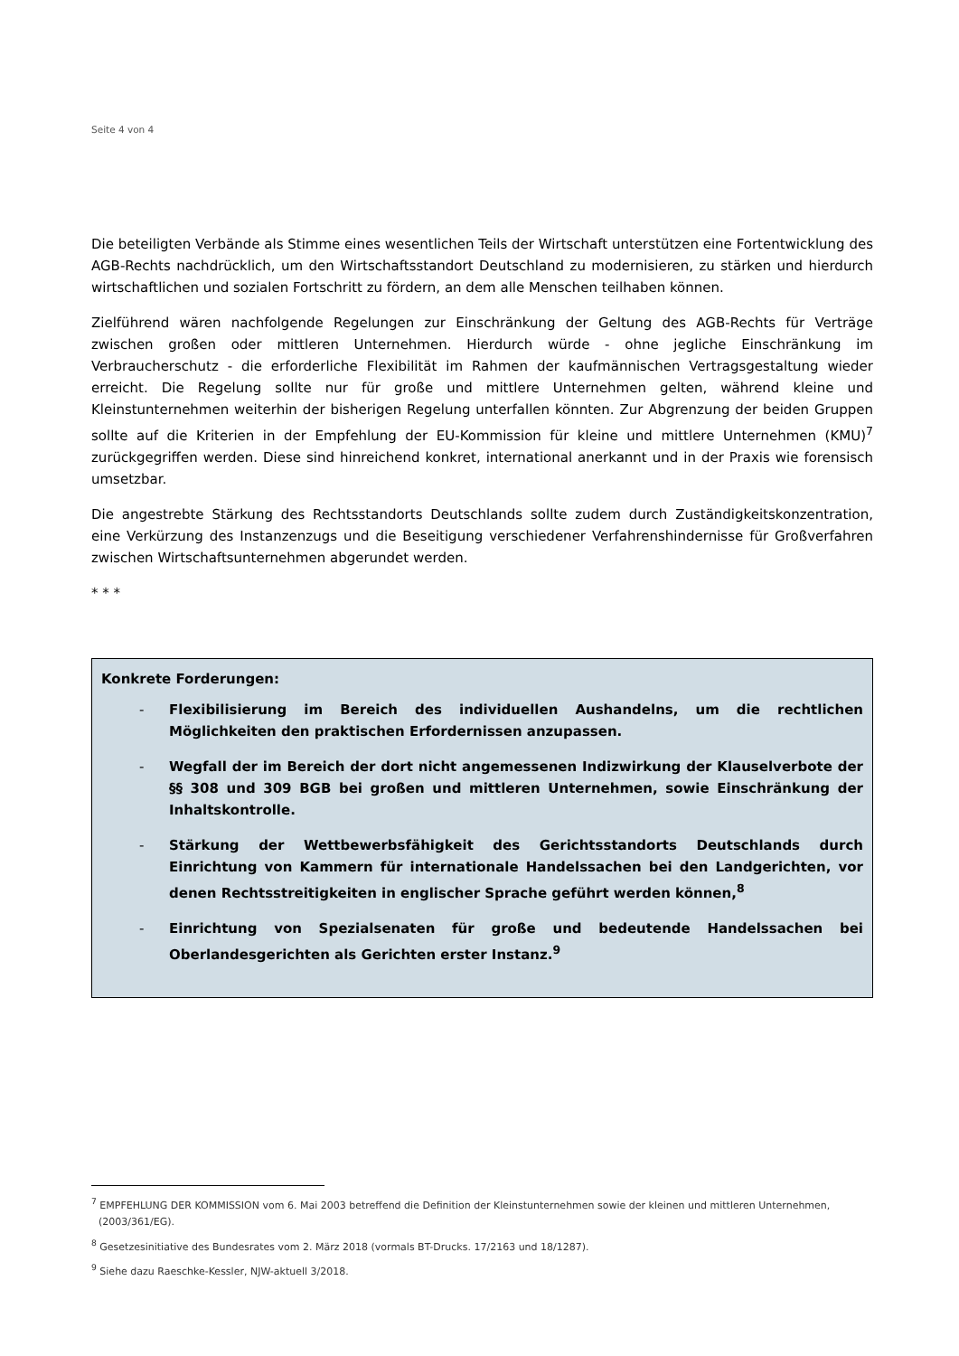Seite 4 von 4
Die beteiligten Verbände als Stimme eines wesentlichen Teils der Wirtschaft unterstützen eine Fortentwicklung des AGB-Rechts nachdrücklich, um den Wirtschaftsstandort Deutschland zu modernisieren, zu stärken und hierdurch wirtschaftlichen und sozialen Fortschritt zu fördern, an dem alle Menschen teilhaben können.
Zielführend wären nachfolgende Regelungen zur Einschränkung der Geltung des AGB-Rechts für Verträge zwischen großen oder mittleren Unternehmen. Hierdurch würde - ohne jegliche Einschränkung im Verbraucherschutz - die erforderliche Flexibilität im Rahmen der kaufmännischen Vertragsgestaltung wieder erreicht. Die Regelung sollte nur für große und mittlere Unternehmen gelten, während kleine und Kleinstunternehmen weiterhin der bisherigen Regelung unterfallen könnten. Zur Abgrenzung der beiden Gruppen sollte auf die Kriterien in der Empfehlung der EU-Kommission für kleine und mittlere Unternehmen (KMU)<sup>7</sup> zurückgegriffen werden. Diese sind hinreichend konkret, international anerkannt und in der Praxis wie forensisch umsetzbar.
Die angestrebte Stärkung des Rechtsstandorts Deutschlands sollte zudem durch Zuständigkeitskonzentration, eine Verkürzung des Instanzenzugs und die Beseitigung verschiedener Verfahrenshindernisse für Großverfahren zwischen Wirtschaftsunternehmen abgerundet werden.
* * *
Konkrete Forderungen:
- Flexibilisierung im Bereich des individuellen Aushandelns, um die rechtlichen Möglichkeiten den praktischen Erfordernissen anzupassen.
- Wegfall der im Bereich der dort nicht angemessenen Indizwirkung der Klauselverbote der §§ 308 und 309 BGB bei großen und mittleren Unternehmen, sowie Einschränkung der Inhaltskontrolle.
- Stärkung der Wettbewerbsfähigkeit des Gerichtsstandorts Deutschlands durch Einrichtung von Kammern für internationale Handelssachen bei den Landgerichten, vor denen Rechtsstreitigkeiten in englischer Sprache geführt werden können,<sup>8</sup>
- Einrichtung von Spezialsenaten für große und bedeutende Handelssachen bei Oberlandesgerichten als Gerichten erster Instanz.<sup>9</sup>
<sup>7</sup> EMPFEHLUNG DER KOMMISSION vom 6. Mai 2003 betreffend die Definition der Kleinstunternehmen sowie der kleinen und mittleren Unternehmen, (2003/361/EG).
<sup>8</sup> Gesetzesinitiative des Bundesrates vom 2. März 2018 (vormals BT-Drucks. 17/2163 und 18/1287).
<sup>9</sup> Siehe dazu Raeschke-Kessler, NJW-aktuell 3/2018.